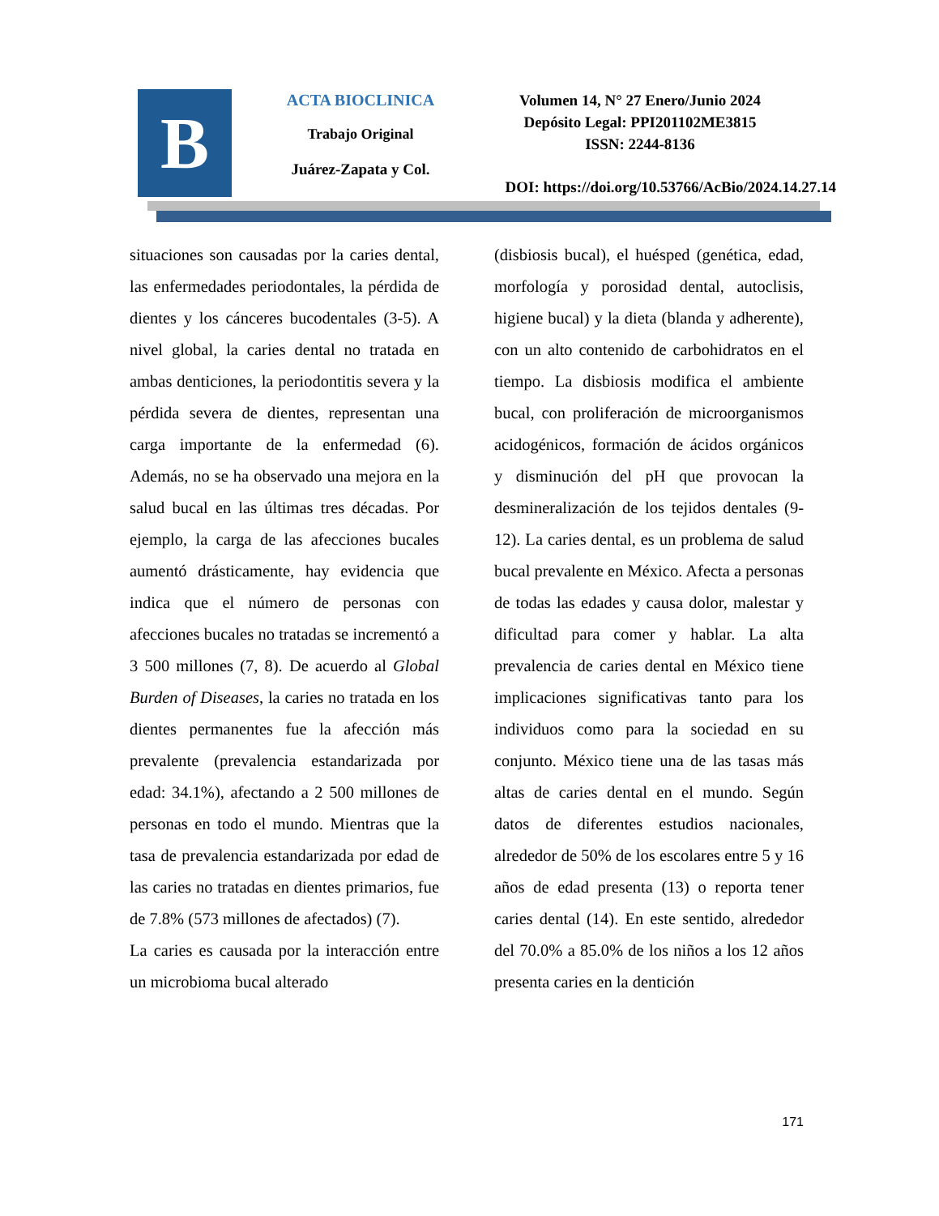B
ACTA BIOCLINICA
Trabajo Original
Juárez-Zapata y Col.
Volumen 14, N° 27 Enero/Junio 2024
Depósito Legal: PPI201102ME3815
ISSN: 2244-8136
DOI: https://doi.org/10.53766/AcBio/2024.14.27.14
situaciones son causadas por la caries dental, las enfermedades periodontales, la pérdida de dientes y los cánceres bucodentales (3-5). A nivel global, la caries dental no tratada en ambas denticiones, la periodontitis severa y la pérdida severa de dientes, representan una carga importante de la enfermedad (6). Además, no se ha observado una mejora en la salud bucal en las últimas tres décadas. Por ejemplo, la carga de las afecciones bucales aumentó drásticamente, hay evidencia que indica que el número de personas con afecciones bucales no tratadas se incrementó a 3 500 millones (7, 8). De acuerdo al Global Burden of Diseases, la caries no tratada en los dientes permanentes fue la afección más prevalente (prevalencia estandarizada por edad: 34.1%), afectando a 2 500 millones de personas en todo el mundo. Mientras que la tasa de prevalencia estandarizada por edad de las caries no tratadas en dientes primarios, fue de 7.8% (573 millones de afectados) (7).
La caries es causada por la interacción entre un microbioma bucal alterado
(disbiosis bucal), el huésped (genética, edad, morfología y porosidad dental, autoclisis, higiene bucal) y la dieta (blanda y adherente), con un alto contenido de carbohidratos en el tiempo. La disbiosis modifica el ambiente bucal, con proliferación de microorganismos acidogénicos, formación de ácidos orgánicos y disminución del pH que provocan la desmineralización de los tejidos dentales (9-12). La caries dental, es un problema de salud bucal prevalente en México. Afecta a personas de todas las edades y causa dolor, malestar y dificultad para comer y hablar. La alta prevalencia de caries dental en México tiene implicaciones significativas tanto para los individuos como para la sociedad en su conjunto. México tiene una de las tasas más altas de caries dental en el mundo. Según datos de diferentes estudios nacionales, alrededor de 50% de los escolares entre 5 y 16 años de edad presenta (13) o reporta tener caries dental (14). En este sentido, alrededor del 70.0% a 85.0% de los niños a los 12 años presenta caries en la dentición
171